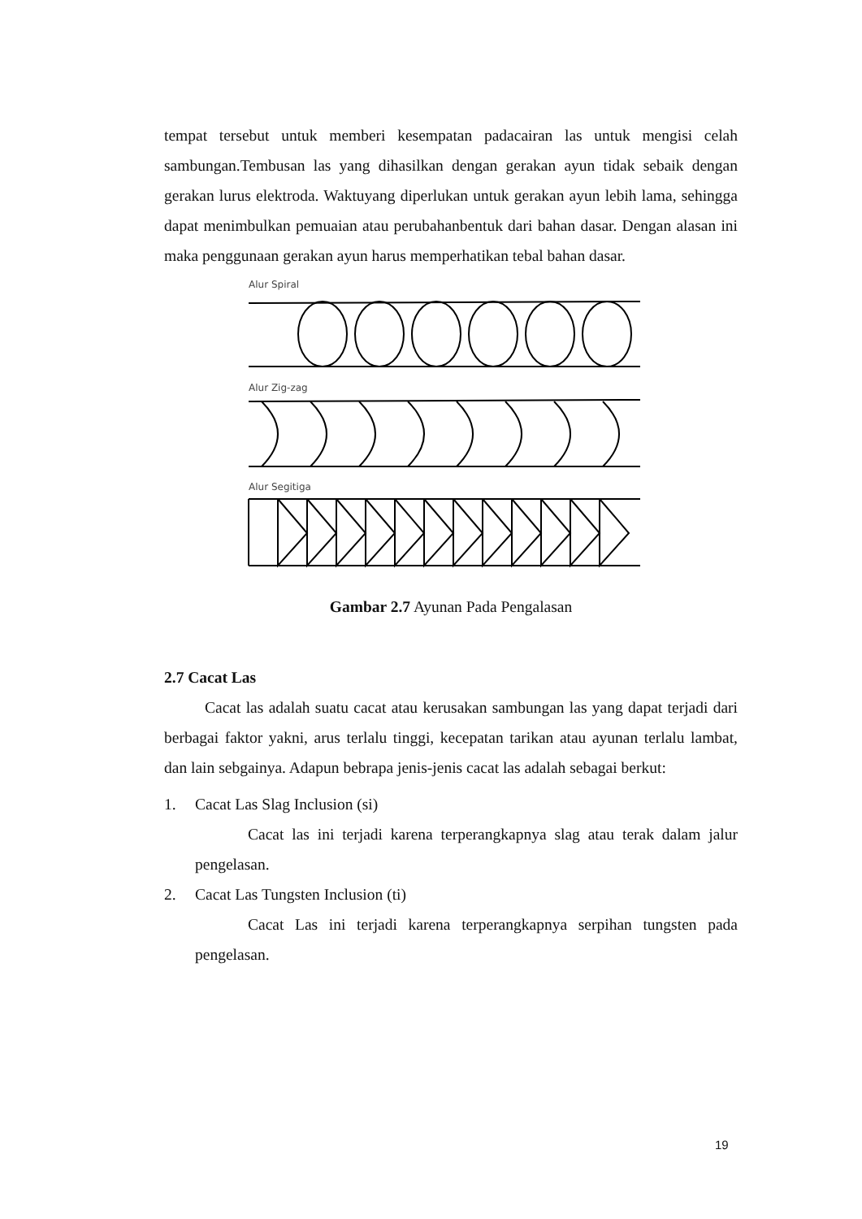tempat tersebut untuk memberi kesempatan padacairan las untuk mengisi celah sambungan.Tembusan las yang dihasilkan dengan gerakan ayun tidak sebaik dengan gerakan lurus elektroda. Waktuyang diperlukan untuk gerakan ayun lebih lama, sehingga dapat menimbulkan pemuaian atau perubahanbentuk dari bahan dasar. Dengan alasan ini maka penggunaan gerakan ayun harus memperhatikan tebal bahan dasar.
Alur Spiral
Alur Zig-zag
Alur Segitiga
Gambar 2.7 Ayunan Pada Pengalasan
2.7 Cacat Las
Cacat las adalah suatu cacat atau kerusakan sambungan las yang dapat terjadi dari berbagai faktor yakni, arus terlalu tinggi, kecepatan tarikan atau ayunan terlalu lambat, dan lain sebgainya. Adapun bebrapa jenis-jenis cacat las adalah sebagai berkut:
1. Cacat Las Slag Inclusion (si)
Cacat las ini terjadi karena terperangkapnya slag atau terak dalam jalur pengelasan.
2. Cacat Las Tungsten Inclusion (ti)
Cacat Las ini terjadi karena terperangkapnya serpihan tungsten pada pengelasan.
19